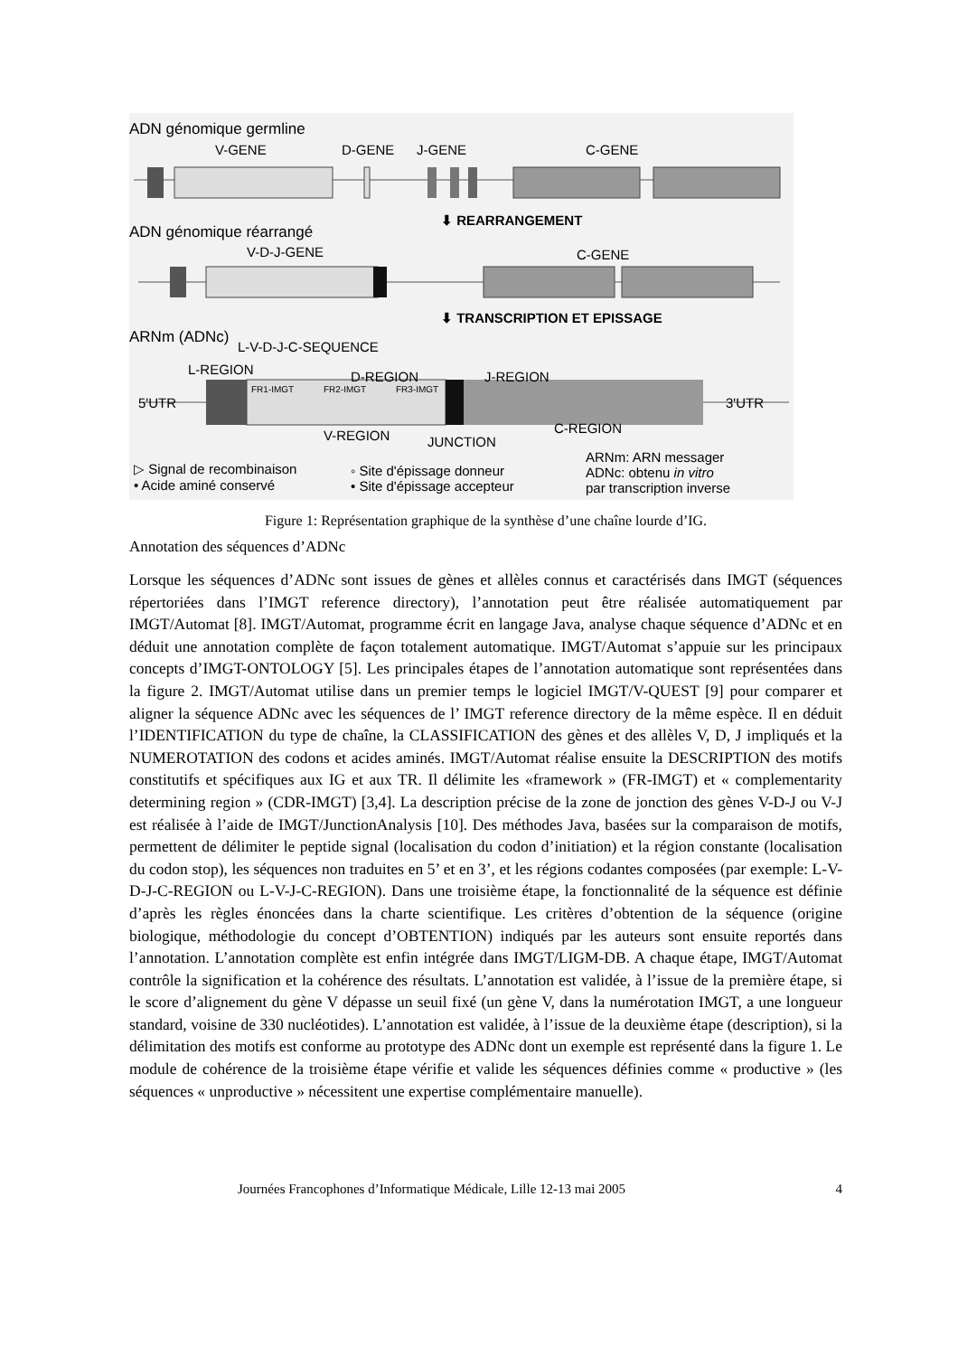ADN génomique germline
V-GENE D-GENE J-GENE C-GENE
⬇ REARRANGEMENT
ADN génomique réarrangé
V-D-J-GENE C-GENE
⬇ TRANSCRIPTION ET EPISSAGE
ARNm (ADNc)
L-V-D-J-C-SEQUENCE
L-REGION D-REGION J-REGION
FR1-IMGT FR2-IMGT FR3-IMGT
5'UTR 3'UTR
V-REGION JUNCTION
C-REGION
▷ Signal de recombinaison
• Acide aminé conservé
◦ Site d'épissage donneur
• Site d'épissage accepteur
ARNm: ARN messager
ADNc: obtenu in vitro
par transcription inverse
Figure 1: Représentation graphique de la synthèse d’une chaîne lourde d’IG.
Annotation des séquences d’ADNc
Lorsque les séquences d’ADNc sont issues de gènes et allèles connus et caractérisés dans IMGT (séquences répertoriées dans l’IMGT reference directory), l’annotation peut être réalisée automatiquement par IMGT/Automat [8]. IMGT/Automat, programme écrit en langage Java, analyse chaque séquence d’ADNc et en déduit une annotation complète de façon totalement automatique. IMGT/Automat s’appuie sur les principaux concepts d’IMGT-ONTOLOGY [5]. Les principales étapes de l’annotation automatique sont représentées dans la figure 2. IMGT/Automat utilise dans un premier temps le logiciel IMGT/V-QUEST [9] pour comparer et aligner la séquence ADNc avec les séquences de l’ IMGT reference directory de la même espèce. Il en déduit l’IDENTIFICATION du type de chaîne, la CLASSIFICATION des gènes et des allèles V, D, J impliqués et la NUMEROTATION des codons et acides aminés. IMGT/Automat réalise ensuite la DESCRIPTION des motifs constitutifs et spécifiques aux IG et aux TR. Il délimite les «framework » (FR-IMGT) et « complementarity determining region » (CDR-IMGT) [3,4]. La description précise de la zone de jonction des gènes V-D-J ou V-J est réalisée à l’aide de IMGT/JunctionAnalysis [10]. Des méthodes Java, basées sur la comparaison de motifs, permettent de délimiter le peptide signal (localisation du codon d’initiation) et la région constante (localisation du codon stop), les séquences non traduites en 5’ et en 3’, et les régions codantes composées (par exemple: L-V-D-J-C-REGION ou L-V-J-C-REGION). Dans une troisième étape, la fonctionnalité de la séquence est définie d’après les règles énoncées dans la charte scientifique. Les critères d’obtention de la séquence (origine biologique, méthodologie du concept d’OBTENTION) indiqués par les auteurs sont ensuite reportés dans l’annotation. L’annotation complète est enfin intégrée dans IMGT/LIGM-DB. A chaque étape, IMGT/Automat contrôle la signification et la cohérence des résultats. L’annotation est validée, à l’issue de la première étape, si le score d’alignement du gène V dépasse un seuil fixé (un gène V, dans la numérotation IMGT, a une longueur standard, voisine de 330 nucléotides). L’annotation est validée, à l’issue de la deuxième étape (description), si la délimitation des motifs est conforme au prototype des ADNc dont un exemple est représenté dans la figure 1. Le module de cohérence de la troisième étape vérifie et valide les séquences définies comme « productive » (les séquences « unproductive » nécessitent une expertise complémentaire manuelle).
Journées Francophones d’Informatique Médicale, Lille 12-13 mai 2005 4